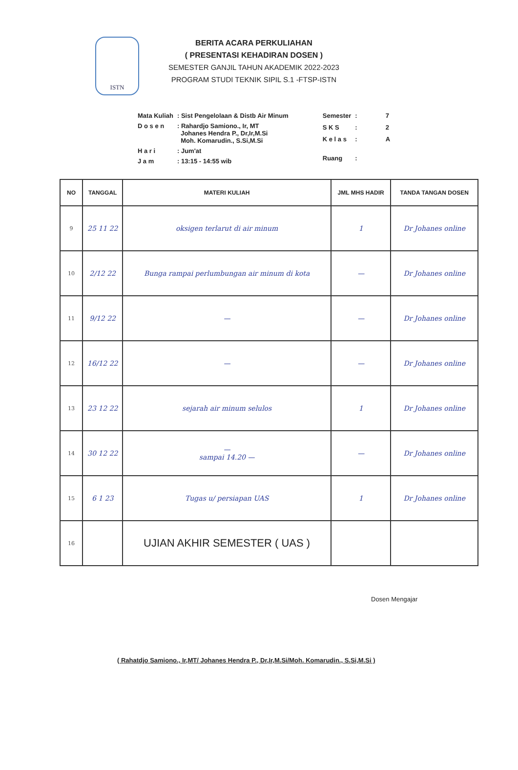ISTN
BERITA ACARA PERKULIAHAN
( PRESENTASI KEHADIRAN DOSEN )
SEMESTER GANJIL TAHUN AKADEMIK 2022-2023
PROGRAM STUDI TEKNIK SIPIL S.1 -FTSP-ISTN
| Mata Kuliah | : Sist Pengelolaan & Distb Air Minum |
| D o s e n | : Rahardjo Samiono., Ir, MT Johanes Hendra P., Dr,Ir,M.Si Moh. Komarudin., S.Si,M.Si |
| H a r i | : Jum'at |
| J a m | : 13:15 - 14:55 wib |
| Semester | : | 7 |
| S K S | : | 2 |
| K e l a s | : | A |
| Ruang | : | |
| NO | TANGGAL | MATERI KULIAH | JML MHS HADIR | TANDA TANGAN DOSEN |
| --- | --- | --- | --- | --- |
| 9 | 25 11 22 | oksigen terlarut di air minum | 1 | Dr Johanes online |
| 10 | 2/12 22 | Bunga rampai perlumbungan air minum di kota | — | Dr Johanes online |
| 11 | 9/12 22 | — | — | Dr Johanes online |
| 12 | 16/12 22 | — | — | Dr Johanes online |
| 13 | 23 12 22 | sejarah air minum selulos | 1 | Dr Johanes online |
| 14 | 30 12 22 | — sampai 14.20 — | — | Dr Johanes online |
| 15 | 6 1 23 | Tugas u/ persiapan UAS | 1 | Dr Johanes online |
| 16 | | UJIAN AKHIR SEMESTER ( UAS ) | | |
Dosen Mengajar
( Rahatdjo Samiono., Ir,MT/ Johanes Hendra P., Dr,Ir,M.Si/Moh. Komarudin., S.Si,M.Si )